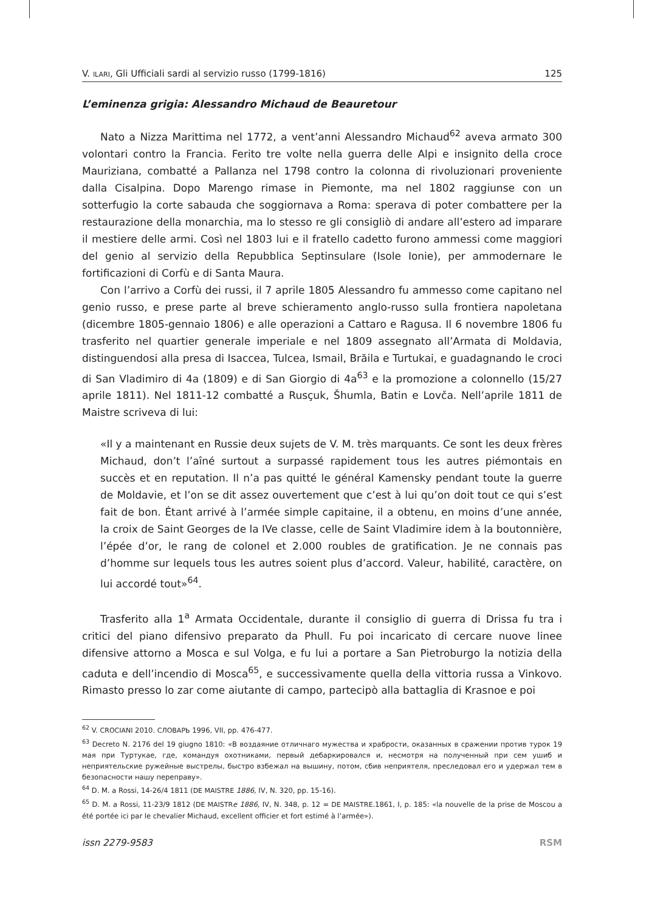V. ILARI, Gli Ufficiali sardi al servizio russo (1799-1816) 125
L’eminenza grigia: Alessandro Michaud de Beauretour
Nato a Nizza Marittima nel 1772, a vent’anni Alessandro Michaud<sup>62</sup> aveva armato 300 volontari contro la Francia. Ferito tre volte nella guerra delle Alpi e insignito della croce Mauriziana, combatté a Pallanza nel 1798 contro la colonna di rivoluzionari proveniente dalla Cisalpina. Dopo Marengo rimase in Piemonte, ma nel 1802 raggiunse con un sotterfugio la corte sabauda che soggiornava a Roma: sperava di poter combattere per la restaurazione della monarchia, ma lo stesso re gli consigliò di andare all’estero ad imparare il mestiere delle armi. Così nel 1803 lui e il fratello cadetto furono ammessi come maggiori del genio al servizio della Repubblica Septinsulare (Isole Ionie), per ammodernare le fortificazioni di Corfù e di Santa Maura.
Con l’arrivo a Corfù dei russi, il 7 aprile 1805 Alessandro fu ammesso come capitano nel genio russo, e prese parte al breve schieramento anglo-russo sulla frontiera napoletana (dicembre 1805-gennaio 1806) e alle operazioni a Cattaro e Ragusa. Il 6 novembre 1806 fu trasferito nel quartier generale imperiale e nel 1809 assegnato all’Armata di Moldavia, distinguendosi alla presa di Isaccea, Tulcea, Ismail, Brăila e Turtukai, e guadagnando le croci di San Vladimiro di 4a (1809) e di San Giorgio di 4a<sup>63</sup> e la promozione a colonnello (15/27 aprile 1811). Nel 1811-12 combatté a Rusçuk, Šhumla, Batin e Lovča. Nell’aprile 1811 de Maistre scriveva di lui:
«Il y a maintenant en Russie deux sujets de V. M. très marquants. Ce sont les deux frères Michaud, don’t l’aîné surtout a surpassé rapidement tous les autres piémontais en succès et en reputation. Il n’a pas quitté le général Kamensky pendant toute la guerre de Moldavie, et l’on se dit assez ouvertement que c’est à lui qu’on doit tout ce qui s’est fait de bon. Étant arrivé à l’armée simple capitaine, il a obtenu, en moins d’une année, la croix de Saint Georges de la IVe classe, celle de Saint Vladimire idem à la boutonnière, l’épée d’or, le rang de colonel et 2.000 roubles de gratification. Je ne connais pas d’homme sur lequels tous les autres soient plus d’accord. Valeur, habilité, caractère, on lui accordé tout»<sup>64</sup>.
Trasferito alla 1<sup>a</sup> Armata Occidentale, durante il consiglio di guerra di Drissa fu tra i critici del piano difensivo preparato da Phull. Fu poi incaricato di cercare nuove linee difensive attorno a Mosca e sul Volga, e fu lui a portare a San Pietroburgo la notizia della caduta e dell’incendio di Mosca<sup>65</sup>, e successivamente quella della vittoria russa a Vinkovo. Rimasto presso lo zar come aiutante di campo, partecipò alla battaglia di Krasnoe e poi
<sup>62</sup> V. CROCIANI 2010. СЛОВАРЬ 1996, VII, pp. 476-477.
<sup>63</sup> Decreto N. 2176 del 19 giugno 1810: «В воздаяние отличнаго мужества и храбрости, оказанных в сражении против турок 19 мая при Туртукае, где, командуя охотниками, первый дебаркировался и, несмотря на полученный при сем ушиб и неприятельские ружейные выстрелы, быстро взбежал на вышину, потом, сбив неприятеля, преследовал его и удержал тем в безопасности нашу переправу».
<sup>64</sup> D. M. a Rossi, 14-26/4 1811 (DE MAISTRE 1886, IV, N. 320, pp. 15-16).
<sup>65</sup> D. M. a Rossi, 11-23/9 1812 (DE MAISTR e 1886, IV, N. 348, p. 12 = DE MAISTRE.1861, I, p. 185: «la nouvelle de la prise de Moscou a été portée ici par le chevalier Michaud, excellent officier et fort estimé à l’armée»).
issn 2279-9583 RSM